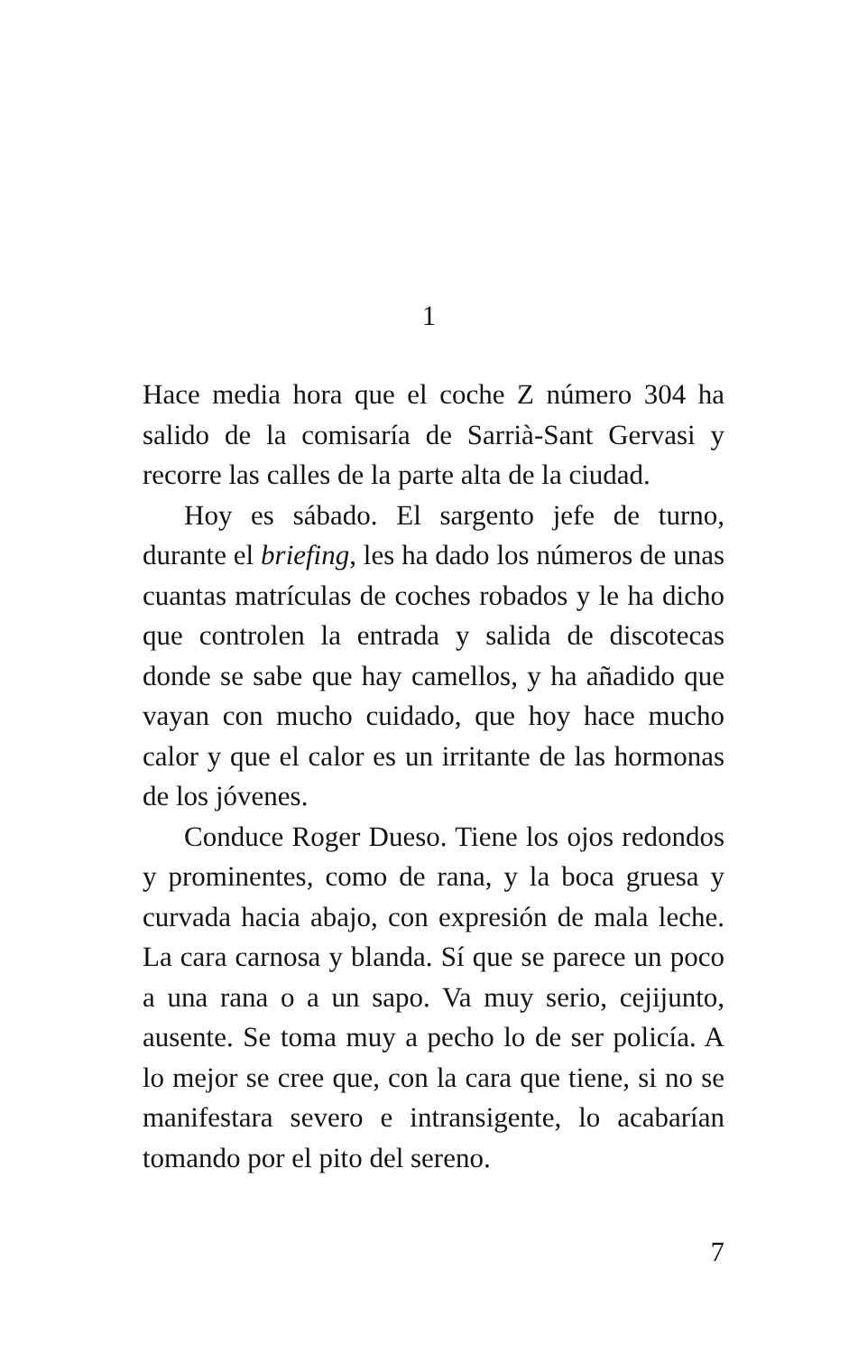1
Hace media hora que el coche Z número 304 ha salido de la comisaría de Sarrià-Sant Gervasi y recorre las calles de la parte alta de la ciudad.
Hoy es sábado. El sargento jefe de turno, durante el briefing, les ha dado los números de unas cuantas matrículas de coches robados y le ha dicho que controlen la entrada y salida de discotecas donde se sabe que hay camellos, y ha añadido que vayan con mucho cuidado, que hoy hace mucho calor y que el calor es un irritante de las hormonas de los jóvenes.
Conduce Roger Dueso. Tiene los ojos redondos y prominentes, como de rana, y la boca gruesa y curvada hacia abajo, con expresión de mala leche. La cara carnosa y blanda. Sí que se parece un poco a una rana o a un sapo. Va muy serio, cejijunto, ausente. Se toma muy a pecho lo de ser policía. A lo mejor se cree que, con la cara que tiene, si no se manifestara severo e intransigente, lo acabarían tomando por el pito del sereno.
7